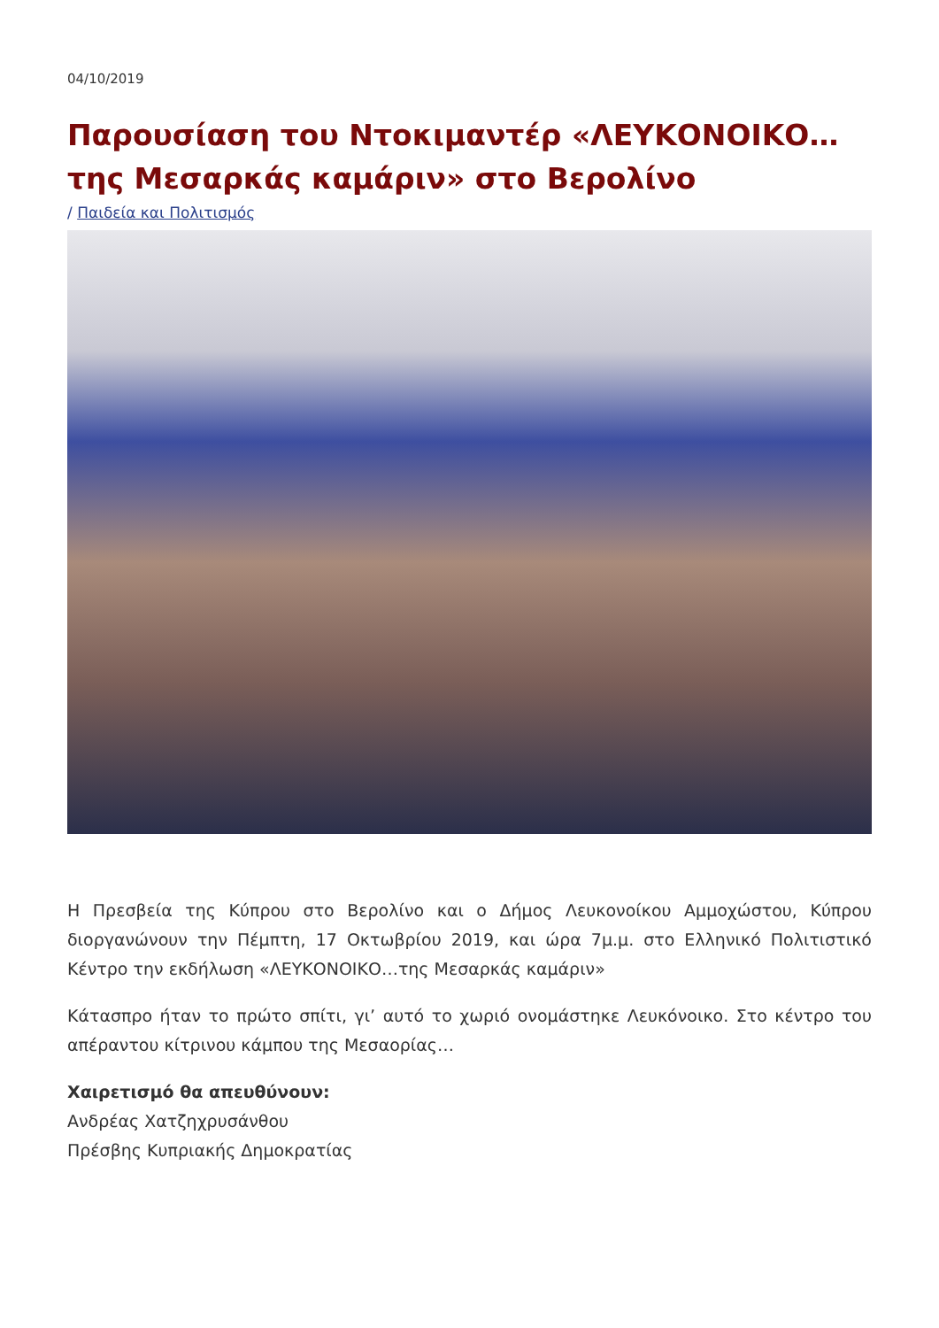04/10/2019
Παρουσίαση του Ντοκιμαντέρ «ΛΕΥΚΟΝΟΙΚΟ… της Μεσαρκάς καμάριν» στο Βερολίνο
/ Παιδεία και Πολιτισμός
Η Πρεσβεία της Κύπρου στο Βερολίνο και ο Δήμος Λευκονοίκου Αμμοχώστου, Κύπρου διοργανώνουν την Πέμπτη, 17 Οκτωβρίου 2019, και ώρα 7μ.μ. στο Ελληνικό Πολιτιστικό Κέντρο την εκδήλωση «ΛΕΥΚΟΝΟΙΚΟ…της Μεσαρκάς καμάριν»
Κάτασπρο ήταν το πρώτο σπίτι, γι’ αυτό το χωριό ονομάστηκε Λευκόνοικο. Στο κέντρο του απέραντου κίτρινου κάμπου της Μεσαορίας…
Χαιρετισμό θα απευθύνουν:
Ανδρέας Χατζηχρυσάνθου
Πρέσβης Κυπριακής Δημοκρατίας